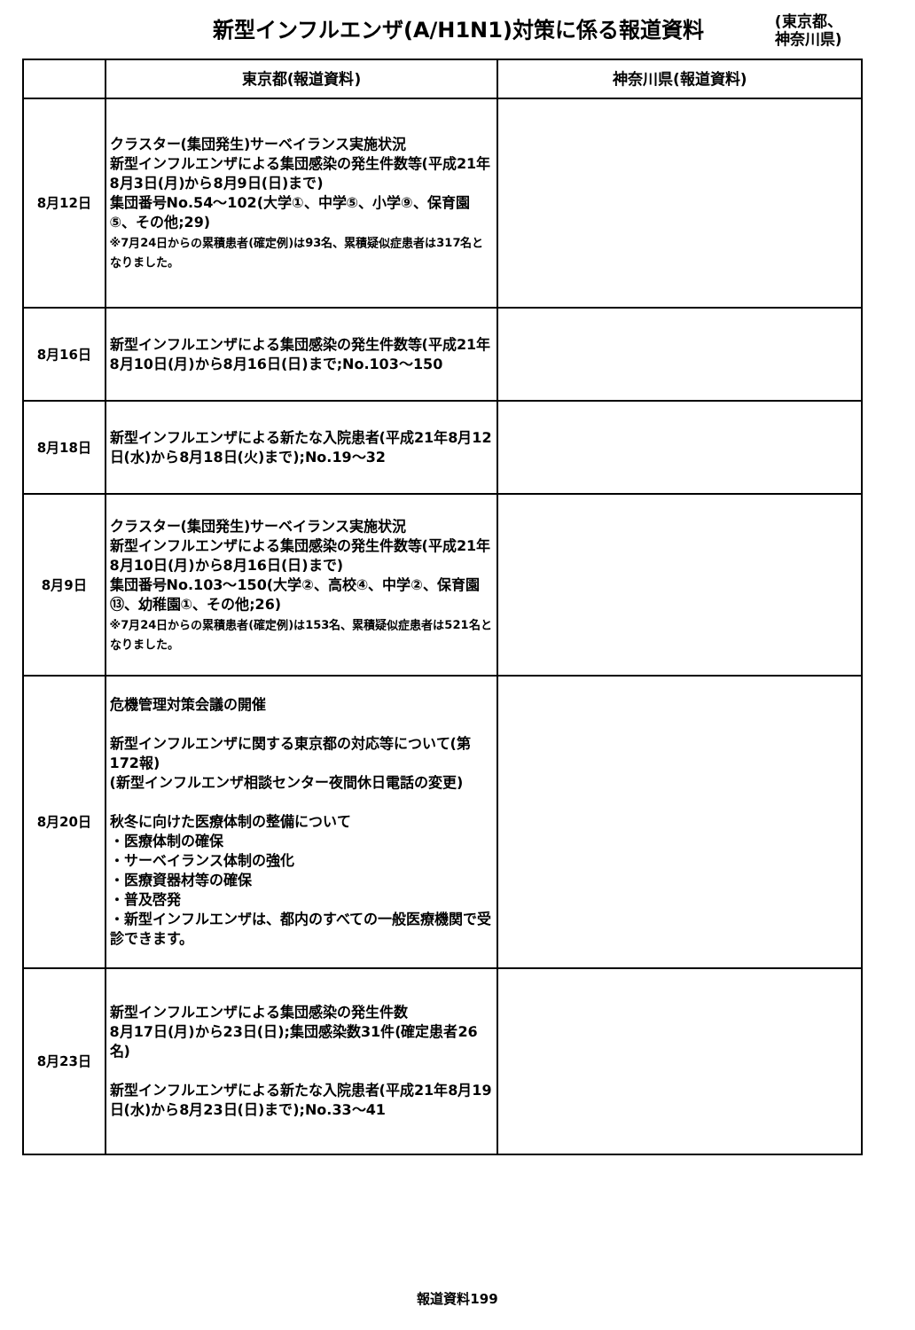新型インフルエンザ(A/H1N1)対策に係る報道資料
(東京都、
神奈川県)
| | 東京都(報道資料) | 神奈川県(報道資料) |
| --- | --- | --- |
| 8月12日 | クラスター(集団発生)サーベイランス実施状況 新型インフルエンザによる集団感染の発生件数等(平成21年8月3日(月)から8月9日(日)まで) 集団番号No.54～102(大学①、中学⑤、小学⑨、保育園⑤、その他;29) ※7月24日からの累積患者(確定例)は93名、累積疑似症患者は317名となりました。 | |
| 8月16日 | 新型インフルエンザによる集団感染の発生件数等(平成21年8月10日(月)から8月16日(日)まで;No.103～150 | |
| 8月18日 | 新型インフルエンザによる新たな入院患者(平成21年8月12日(水)から8月18日(火)まで);No.19～32 | |
| 8月9日 | クラスター(集団発生)サーベイランス実施状況 新型インフルエンザによる集団感染の発生件数等(平成21年8月10日(月)から8月16日(日)まで) 集団番号No.103～150(大学②、高校④、中学②、保育園⑬、幼稚園①、その他;26) ※7月24日からの累積患者(確定例)は153名、累積疑似症患者は521名となりました。 | |
| 8月20日 | 危機管理対策会議の開催 新型インフルエンザに関する東京都の対応等について(第172報) (新型インフルエンザ相談センター夜間休日電話の変更) 秋冬に向けた医療体制の整備について ・医療体制の確保 ・サーベイランス体制の強化 ・医療資器材等の確保 ・普及啓発 ・新型インフルエンザは、都内のすべての一般医療機関で受診できます。 | |
| 8月23日 | 新型インフルエンザによる集団感染の発生件数 8月17日(月)から23日(日);集団感染数31件(確定患者26名) 新型インフルエンザによる新たな入院患者(平成21年8月19日(水)から8月23日(日)まで);No.33～41 | |
報道資料199